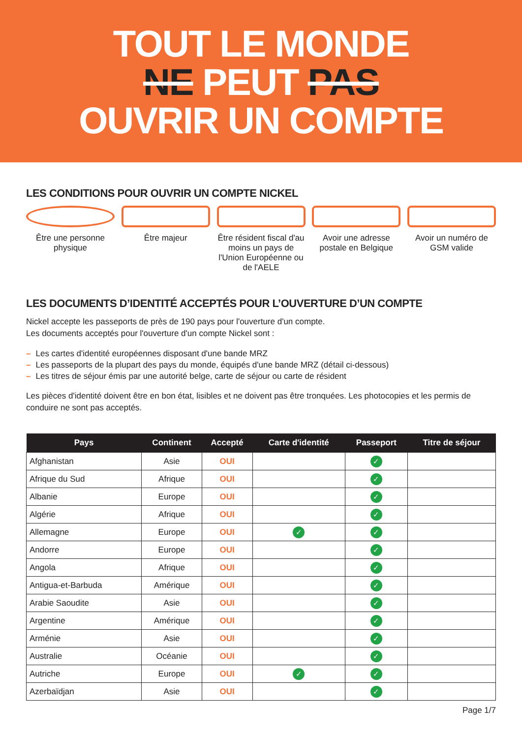TOUT LE MONDE
NE PEUT PAS
OUVRIR UN COMPTE
LES CONDITIONS POUR OUVRIR UN COMPTE NICKEL
Être une personne physique
Être majeur Être résident fiscal d'au moins un pays de l'Union Européenne ou de l'AELE
Avoir une adresse postale en Belgique
Avoir un numéro de GSM valide
LES DOCUMENTS D’IDENTITÉ ACCEPTÉS POUR L’OUVERTURE D’UN COMPTE
Nickel accepte les passeports de près de 190 pays pour l'ouverture d'un compte.
Les documents acceptés pour l'ouverture d'un compte Nickel sont :
– Les cartes d'identité européennes disposant d'une bande MRZ
– Les passeports de la plupart des pays du monde, équipés d'une bande MRZ (détail ci-dessous)
– Les titres de séjour émis par une autorité belge, carte de séjour ou carte de résident
Les pièces d'identité doivent être en bon état, lisibles et ne doivent pas être tronquées. Les photocopies et les permis de conduire ne sont pas acceptés.
| Pays | Continent | Accepté | Carte d'identité | Passeport | Titre de séjour |
| --- | --- | --- | --- | --- | --- |
| Afghanistan | Asie | OUI | | ✓ | |
| Afrique du Sud | Afrique | OUI | | ✓ | |
| Albanie | Europe | OUI | | ✓ | |
| Algérie | Afrique | OUI | | ✓ | |
| Allemagne | Europe | OUI | ✓ | ✓ | |
| Andorre | Europe | OUI | | ✓ | |
| Angola | Afrique | OUI | | ✓ | |
| Antigua-et-Barbuda | Amérique | OUI | | ✓ | |
| Arabie Saoudite | Asie | OUI | | ✓ | |
| Argentine | Amérique | OUI | | ✓ | |
| Arménie | Asie | OUI | | ✓ | |
| Australie | Océanie | OUI | | ✓ | |
| Autriche | Europe | OUI | ✓ | ✓ | |
| Azerbaïdjan | Asie | OUI | | ✓ | |
Page 1/7